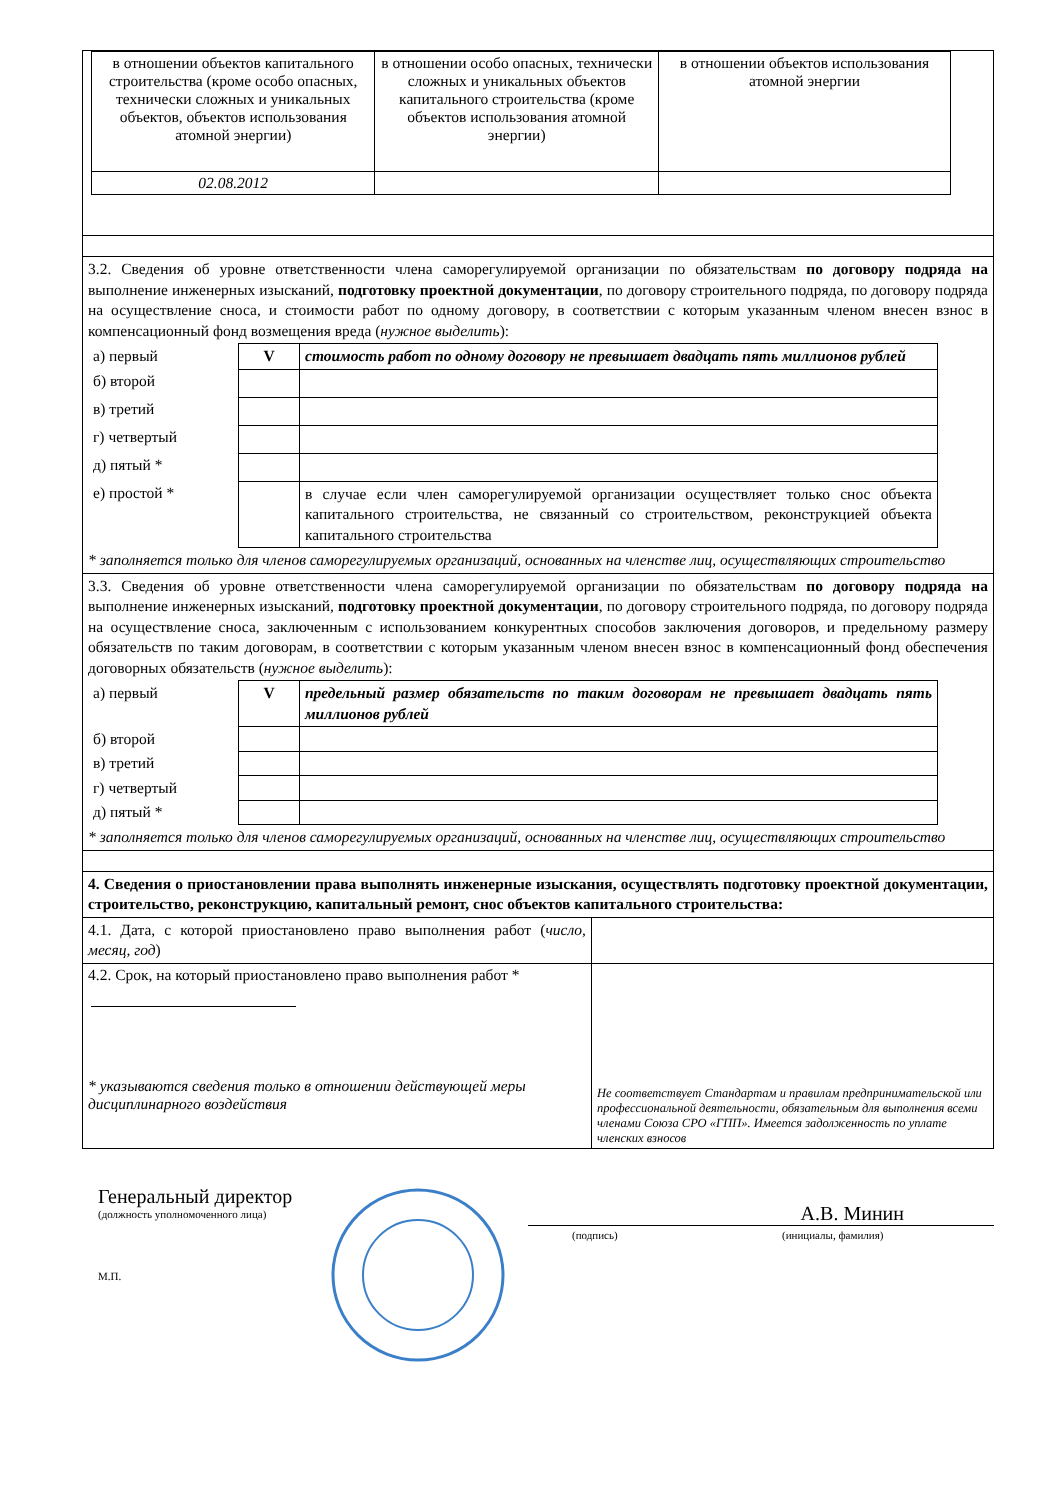| / в отношении объектов капитального строительства (кроме особо опасных, технически сложных и уникальных объектов, объектов использования атомной энергии) / в отношении особо опасных, технически сложных и уникальных объектов капитального строительства (кроме объектов использования атомной энергии) / в отношении объектов использования атомной энергии / / 02.08.2012 / / / |
| 3.2. Сведения об уровне ответственности члена саморегулируемой организации по обязательствам по договору подряда на выполнение инженерных изысканий, подготовку проектной документации , по договору строительного подряда, по договору подряда на осуществление сноса, и стоимости работ по одному договору, в соответствии с которым указанным членом внесен взнос в компенсационный фонд возмещения вреда ( нужное выделить ): / а) первый / V / стоимость работ по одному договору не превышает двадцать пять миллионов рублей / / б) второй / / / / в) третий / / / / г) четвертый / / / / д) пятый * / / / / е) простой * / / в случае если член саморегулируемой организации осуществляет только снос объекта капитального строительства, не связанный со строительством, реконструкцией объекта капитального строительства / * заполняется только для членов саморегулируемых организаций, основанных на членстве лиц, осуществляющих строительство |
| 3.3. Сведения об уровне ответственности члена саморегулируемой организации по обязательствам по договору подряда на выполнение инженерных изысканий, подготовку проектной документации , по договору строительного подряда, по договору подряда на осуществление сноса, заключенным с использованием конкурентных способов заключения договоров, и предельному размеру обязательств по таким договорам, в соответствии с которым указанным членом внесен взнос в компенсационный фонд обеспечения договорных обязательств ( нужное выделить ): / а) первый / V / предельный размер обязательств по таким договорам не превышает двадцать пять миллионов рублей / / б) второй / / / / в) третий / / / / г) четвертый / / / / д) пятый * / / / * заполняется только для членов саморегулируемых организаций, основанных на членстве лиц, осуществляющих строительство |
| 4. Сведения о приостановлении права выполнять инженерные изыскания, осуществлять подготовку проектной документации, строительство, реконструкцию, капитальный ремонт, снос объектов капитального строительства: |
| 4.1. Дата, с которой приостановлено право выполнения работ ( число, месяц, год ) | |
| 4.2. Срок, на который приостановлено право выполнения работ * * указываются сведения только в отношении действующей меры дисциплинарного воздействия | Не соответствует Стандартам и правилам предпринимательской или профессиональной деятельности, обязательным для выполнения всеми членами Союза СРО «ГПП». Имеется задолженность по уплате членских взносов |
Генеральный директор
(должность уполномоченного лица)
М.П.
А.В. Минин
(подпись) (инициалы, фамилия)